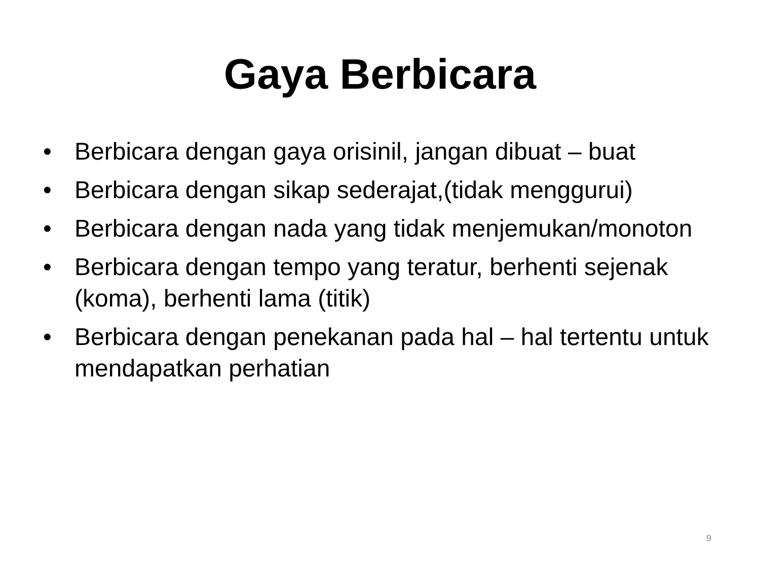Gaya Berbicara
• Berbicara dengan gaya orisinil, jangan dibuat – buat
• Berbicara dengan sikap sederajat,(tidak menggurui)
• Berbicara dengan nada yang tidak menjemukan/monoton
• Berbicara dengan tempo yang teratur, berhenti sejenak (koma), berhenti lama (titik)
• Berbicara dengan penekanan pada hal – hal tertentu untuk mendapatkan perhatian
9